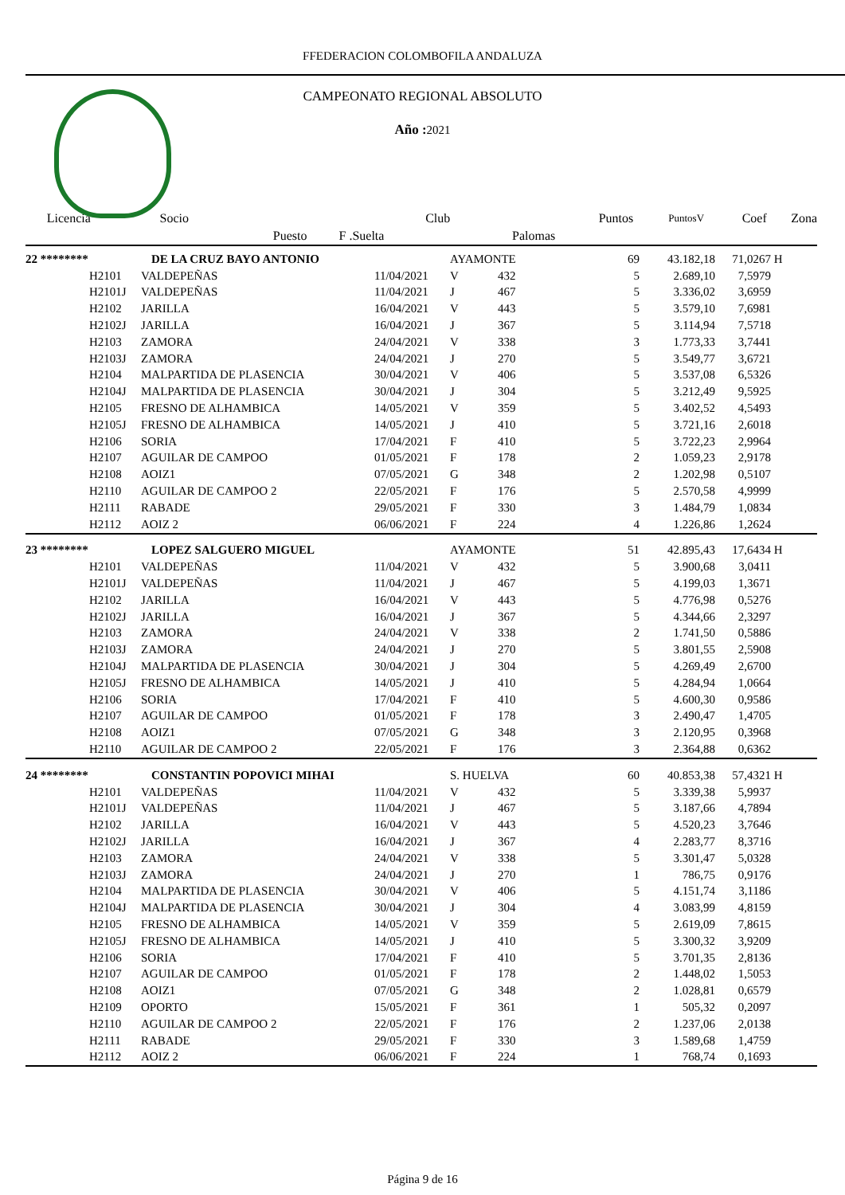FFEDERACION COLOMBOFILA ANDALUZA
CAMPEONATO REGIONAL ABSOLUTO
Año : 2021
| Licencia | Socio | | Club | | Puntos | PuntosV | Coef | Zona |
| | Puesto | F .Suelta | | Palomas | | | | |
| 22 ******** | | DE LA CRUZ BAYO ANTONIO | | AYAMONTE | | 69 | 43.182,18 | 71,0267 | H |
| | H2101 | VALDEPEÑAS | 11/04/2021 | V | 432 | 5 | 2.689,10 | 7,5979 | |
| | H2101J | VALDEPEÑAS | 11/04/2021 | J | 467 | 5 | 3.336,02 | 3,6959 | |
| | H2102 | JARILLA | 16/04/2021 | V | 443 | 5 | 3.579,10 | 7,6981 | |
| | H2102J | JARILLA | 16/04/2021 | J | 367 | 5 | 3.114,94 | 7,5718 | |
| | H2103 | ZAMORA | 24/04/2021 | V | 338 | 3 | 1.773,33 | 3,7441 | |
| | H2103J | ZAMORA | 24/04/2021 | J | 270 | 5 | 3.549,77 | 3,6721 | |
| | H2104 | MALPARTIDA DE PLASENCIA | 30/04/2021 | V | 406 | 5 | 3.537,08 | 6,5326 | |
| | H2104J | MALPARTIDA DE PLASENCIA | 30/04/2021 | J | 304 | 5 | 3.212,49 | 9,5925 | |
| | H2105 | FRESNO DE ALHAMBICA | 14/05/2021 | V | 359 | 5 | 3.402,52 | 4,5493 | |
| | H2105J | FRESNO DE ALHAMBICA | 14/05/2021 | J | 410 | 5 | 3.721,16 | 2,6018 | |
| | H2106 | SORIA | 17/04/2021 | F | 410 | 5 | 3.722,23 | 2,9964 | |
| | H2107 | AGUILAR DE CAMPOO | 01/05/2021 | F | 178 | 2 | 1.059,23 | 2,9178 | |
| | H2108 | AOIZ1 | 07/05/2021 | G | 348 | 2 | 1.202,98 | 0,5107 | |
| | H2110 | AGUILAR DE CAMPOO 2 | 22/05/2021 | F | 176 | 5 | 2.570,58 | 4,9999 | |
| | H2111 | RABADE | 29/05/2021 | F | 330 | 3 | 1.484,79 | 1,0834 | |
| | H2112 | AOIZ 2 | 06/06/2021 | F | 224 | 4 | 1.226,86 | 1,2624 | |
| 23 ******** | | LOPEZ SALGUERO MIGUEL | | AYAMONTE | | 51 | 42.895,43 | 17,6434 | H |
| | H2101 | VALDEPEÑAS | 11/04/2021 | V | 432 | 5 | 3.900,68 | 3,0411 | |
| | H2101J | VALDEPEÑAS | 11/04/2021 | J | 467 | 5 | 4.199,03 | 1,3671 | |
| | H2102 | JARILLA | 16/04/2021 | V | 443 | 5 | 4.776,98 | 0,5276 | |
| | H2102J | JARILLA | 16/04/2021 | J | 367 | 5 | 4.344,66 | 2,3297 | |
| | H2103 | ZAMORA | 24/04/2021 | V | 338 | 2 | 1.741,50 | 0,5886 | |
| | H2103J | ZAMORA | 24/04/2021 | J | 270 | 5 | 3.801,55 | 2,5908 | |
| | H2104J | MALPARTIDA DE PLASENCIA | 30/04/2021 | J | 304 | 5 | 4.269,49 | 2,6700 | |
| | H2105J | FRESNO DE ALHAMBICA | 14/05/2021 | J | 410 | 5 | 4.284,94 | 1,0664 | |
| | H2106 | SORIA | 17/04/2021 | F | 410 | 5 | 4.600,30 | 0,9586 | |
| | H2107 | AGUILAR DE CAMPOO | 01/05/2021 | F | 178 | 3 | 2.490,47 | 1,4705 | |
| | H2108 | AOIZ1 | 07/05/2021 | G | 348 | 3 | 2.120,95 | 0,3968 | |
| | H2110 | AGUILAR DE CAMPOO 2 | 22/05/2021 | F | 176 | 3 | 2.364,88 | 0,6362 | |
| 24 ******** | | CONSTANTIN POPOVICI MIHAI | | S. HUELVA | | 60 | 40.853,38 | 57,4321 | H |
| | H2101 | VALDEPEÑAS | 11/04/2021 | V | 432 | 5 | 3.339,38 | 5,9937 | |
| | H2101J | VALDEPEÑAS | 11/04/2021 | J | 467 | 5 | 3.187,66 | 4,7894 | |
| | H2102 | JARILLA | 16/04/2021 | V | 443 | 5 | 4.520,23 | 3,7646 | |
| | H2102J | JARILLA | 16/04/2021 | J | 367 | 4 | 2.283,77 | 8,3716 | |
| | H2103 | ZAMORA | 24/04/2021 | V | 338 | 5 | 3.301,47 | 5,0328 | |
| | H2103J | ZAMORA | 24/04/2021 | J | 270 | 1 | 786,75 | 0,9176 | |
| | H2104 | MALPARTIDA DE PLASENCIA | 30/04/2021 | V | 406 | 5 | 4.151,74 | 3,1186 | |
| | H2104J | MALPARTIDA DE PLASENCIA | 30/04/2021 | J | 304 | 4 | 3.083,99 | 4,8159 | |
| | H2105 | FRESNO DE ALHAMBICA | 14/05/2021 | V | 359 | 5 | 2.619,09 | 7,8615 | |
| | H2105J | FRESNO DE ALHAMBICA | 14/05/2021 | J | 410 | 5 | 3.300,32 | 3,9209 | |
| | H2106 | SORIA | 17/04/2021 | F | 410 | 5 | 3.701,35 | 2,8136 | |
| | H2107 | AGUILAR DE CAMPOO | 01/05/2021 | F | 178 | 2 | 1.448,02 | 1,5053 | |
| | H2108 | AOIZ1 | 07/05/2021 | G | 348 | 2 | 1.028,81 | 0,6579 | |
| | H2109 | OPORTO | 15/05/2021 | F | 361 | 1 | 505,32 | 0,2097 | |
| | H2110 | AGUILAR DE CAMPOO 2 | 22/05/2021 | F | 176 | 2 | 1.237,06 | 2,0138 | |
| | H2111 | RABADE | 29/05/2021 | F | 330 | 3 | 1.589,68 | 1,4759 | |
| | H2112 | AOIZ 2 | 06/06/2021 | F | 224 | 1 | 768,74 | 0,1693 | |
Página 9 de 16